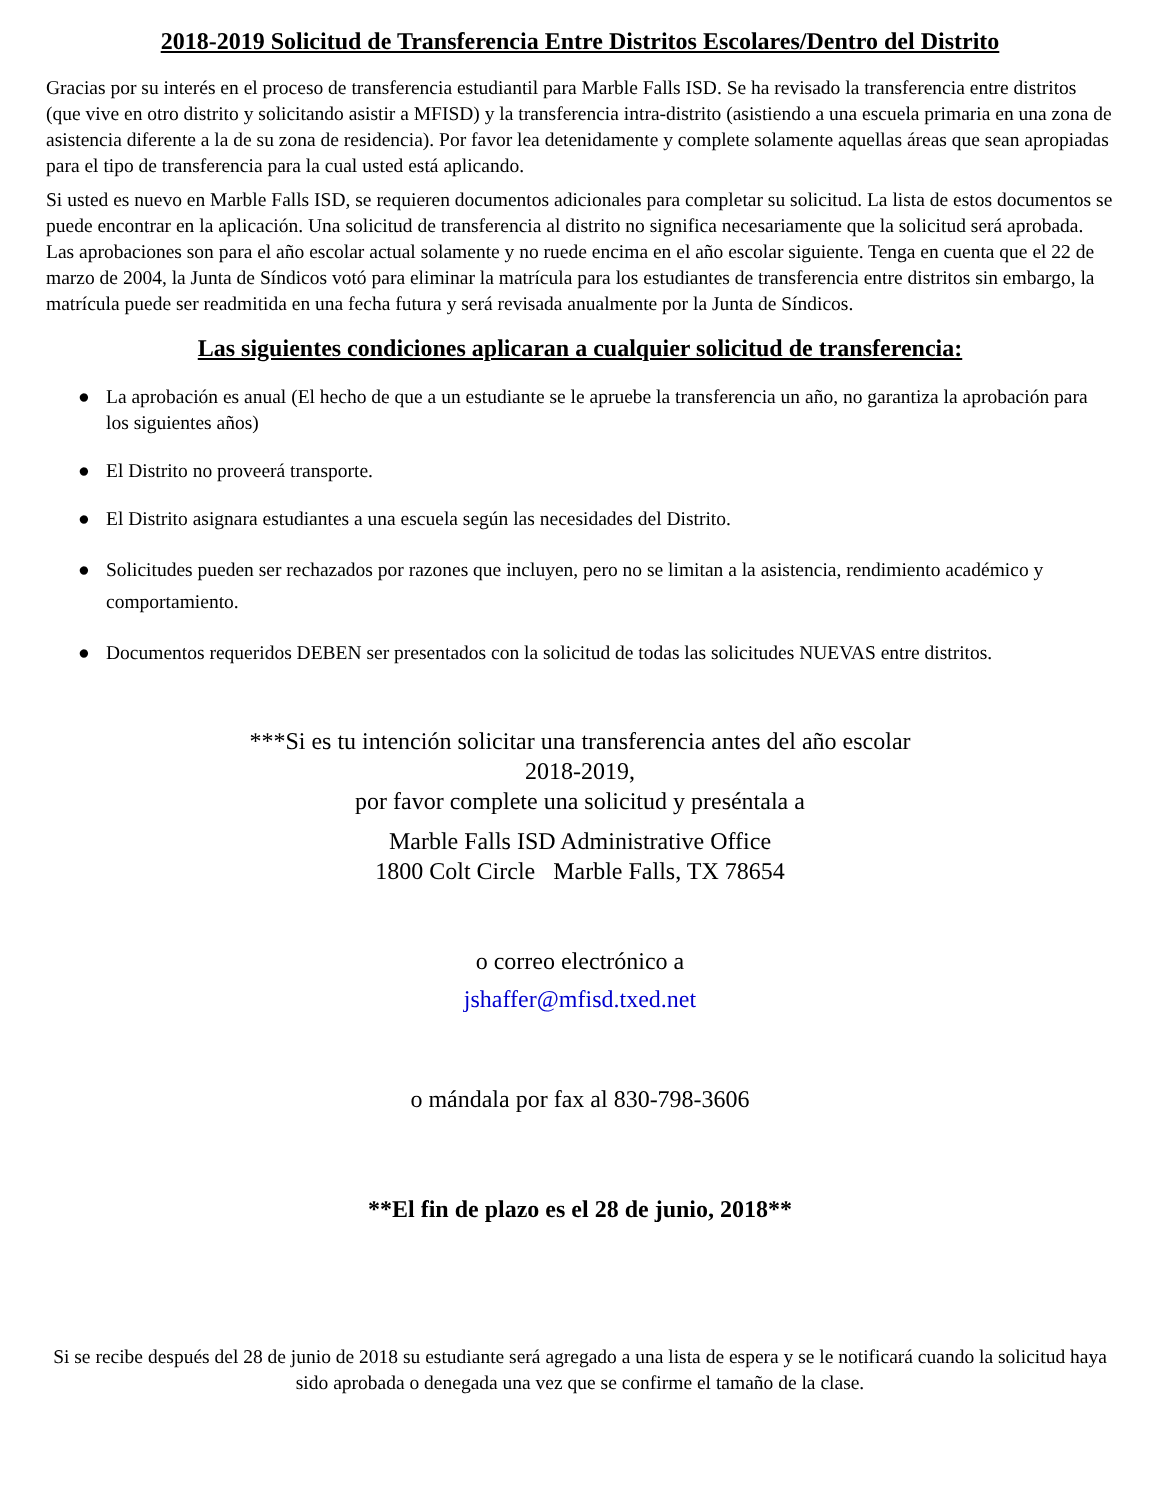2018-2019 Solicitud de Transferencia Entre Distritos Escolares/Dentro del Distrito
Gracias por su interés en el proceso de transferencia estudiantil para Marble Falls ISD. Se ha revisado la transferencia entre distritos (que vive en otro distrito y solicitando asistir a MFISD) y la transferencia intra-distrito (asistiendo a una escuela primaria en una zona de asistencia diferente a la de su zona de residencia). Por favor lea detenidamente y complete solamente aquellas áreas que sean apropiadas para el tipo de transferencia para la cual usted está aplicando.
Si usted es nuevo en Marble Falls ISD, se requieren documentos adicionales para completar su solicitud. La lista de estos documentos se puede encontrar en la aplicación. Una solicitud de transferencia al distrito no significa necesariamente que la solicitud será aprobada. Las aprobaciones son para el año escolar actual solamente y no ruede encima en el año escolar siguiente. Tenga en cuenta que el 22 de marzo de 2004, la Junta de Síndicos votó para eliminar la matrícula para los estudiantes de transferencia entre distritos sin embargo, la matrícula puede ser readmitida en una fecha futura y será revisada anualmente por la Junta de Síndicos.
Las siguientes condiciones aplicaran a cualquier solicitud de transferencia:
● La aprobación es anual (El hecho de que a un estudiante se le apruebe la transferencia un año, no garantiza la aprobación para los siguientes años)
● El Distrito no proveerá transporte.
● El Distrito asignara estudiantes a una escuela según las necesidades del Distrito.
● Solicitudes pueden ser rechazados por razones que incluyen, pero no se limitan a la asistencia, rendimiento académico y comportamiento.
● Documentos requeridos DEBEN ser presentados con la solicitud de todas las solicitudes NUEVAS entre distritos.
***Si es tu intención solicitar una transferencia antes del año escolar
2018-2019,
por favor complete una solicitud y preséntala a
Marble Falls ISD Administrative Office
1800 Colt Circle Marble Falls, TX 78654
o correo electrónico a
jshaffer@mfisd.txed.net
o mándala por fax al 830-798-3606
**El fin de plazo es el 28 de junio, 2018**
Si se recibe después del 28 de junio de 2018 su estudiante será agregado a una lista de espera y se le notificará cuando la solicitud haya sido aprobada o denegada una vez que se confirme el tamaño de la clase.